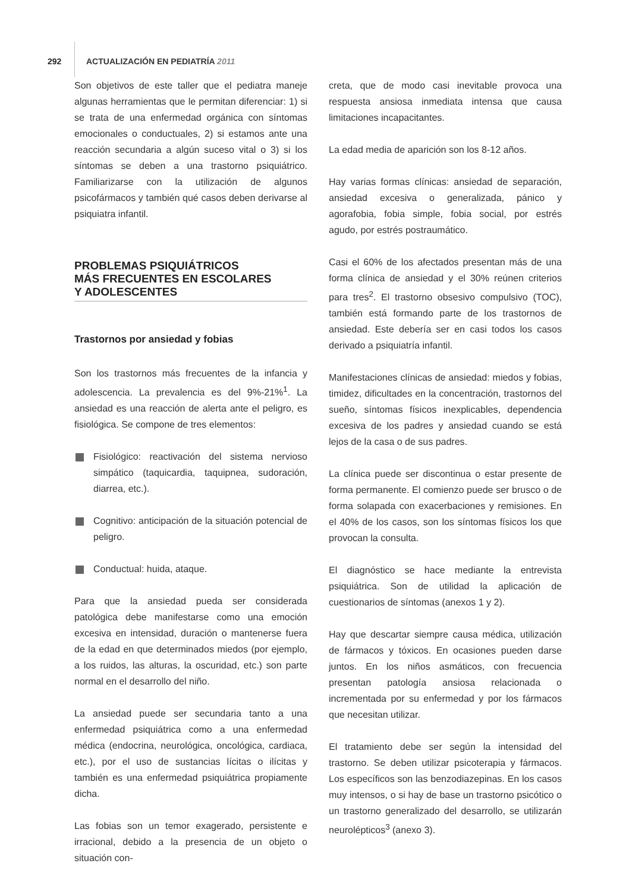292
ACTUALIZACIÓN EN PEDIATRÍA 2011
Son objetivos de este taller que el pediatra maneje algunas herramientas que le permitan diferenciar: 1) si se trata de una enfermedad orgánica con síntomas emocionales o conductuales, 2) si estamos ante una reacción secundaria a algún suceso vital o 3) si los síntomas se deben a una trastorno psiquiátrico. Familiarizarse con la utilización de algunos psicofármacos y también qué casos deben derivarse al psiquiatra infantil.
PROBLEMAS PSIQUIÁTRICOS
MÁS FRECUENTES EN ESCOLARES
Y ADOLESCENTES
Trastornos por ansiedad y fobias
Son los trastornos más frecuentes de la infancia y adolescencia. La prevalencia es del 9%-21%<sup>1</sup>. La ansiedad es una reacción de alerta ante el peligro, es fisiológica. Se compone de tres elementos:
Fisiológico: reactivación del sistema nervioso simpático (taquicardia, taquipnea, sudoración, diarrea, etc.).
Cognitivo: anticipación de la situación potencial de peligro.
Conductual: huida, ataque.
Para que la ansiedad pueda ser considerada patológica debe manifestarse como una emoción excesiva en intensidad, duración o mantenerse fuera de la edad en que determinados miedos (por ejemplo, a los ruidos, las alturas, la oscuridad, etc.) son parte normal en el desarrollo del niño.
La ansiedad puede ser secundaria tanto a una enfermedad psiquiátrica como a una enfermedad médica (endocrina, neurológica, oncológica, cardiaca, etc.), por el uso de sustancias lícitas o ilícitas y también es una enfermedad psiquiátrica propiamente dicha.
Las fobias son un temor exagerado, persistente e irracional, debido a la presencia de un objeto o situación con-
creta, que de modo casi inevitable provoca una respuesta ansiosa inmediata intensa que causa limitaciones incapacitantes.
La edad media de aparición son los 8-12 años.
Hay varias formas clínicas: ansiedad de separación, ansiedad excesiva o generalizada, pánico y agorafobia, fobia simple, fobia social, por estrés agudo, por estrés postraumático.
Casi el 60% de los afectados presentan más de una forma clínica de ansiedad y el 30% reúnen criterios para tres<sup>2</sup>. El trastorno obsesivo compulsivo (TOC), también está formando parte de los trastornos de ansiedad. Este debería ser en casi todos los casos derivado a psiquiatría infantil.
Manifestaciones clínicas de ansiedad: miedos y fobias, timidez, dificultades en la concentración, trastornos del sueño, síntomas físicos inexplicables, dependencia excesiva de los padres y ansiedad cuando se está lejos de la casa o de sus padres.
La clínica puede ser discontinua o estar presente de forma permanente. El comienzo puede ser brusco o de forma solapada con exacerbaciones y remisiones. En el 40% de los casos, son los síntomas físicos los que provocan la consulta.
El diagnóstico se hace mediante la entrevista psiquiátrica. Son de utilidad la aplicación de cuestionarios de síntomas (anexos 1 y 2).
Hay que descartar siempre causa médica, utilización de fármacos y tóxicos. En ocasiones pueden darse juntos. En los niños asmáticos, con frecuencia presentan patología ansiosa relacionada o incrementada por su enfermedad y por los fármacos que necesitan utilizar.
El tratamiento debe ser según la intensidad del trastorno. Se deben utilizar psicoterapia y fármacos. Los específicos son las benzodiazepinas. En los casos muy intensos, o si hay de base un trastorno psicótico o un trastorno generalizado del desarrollo, se utilizarán neurolépticos<sup>3</sup> (anexo 3).